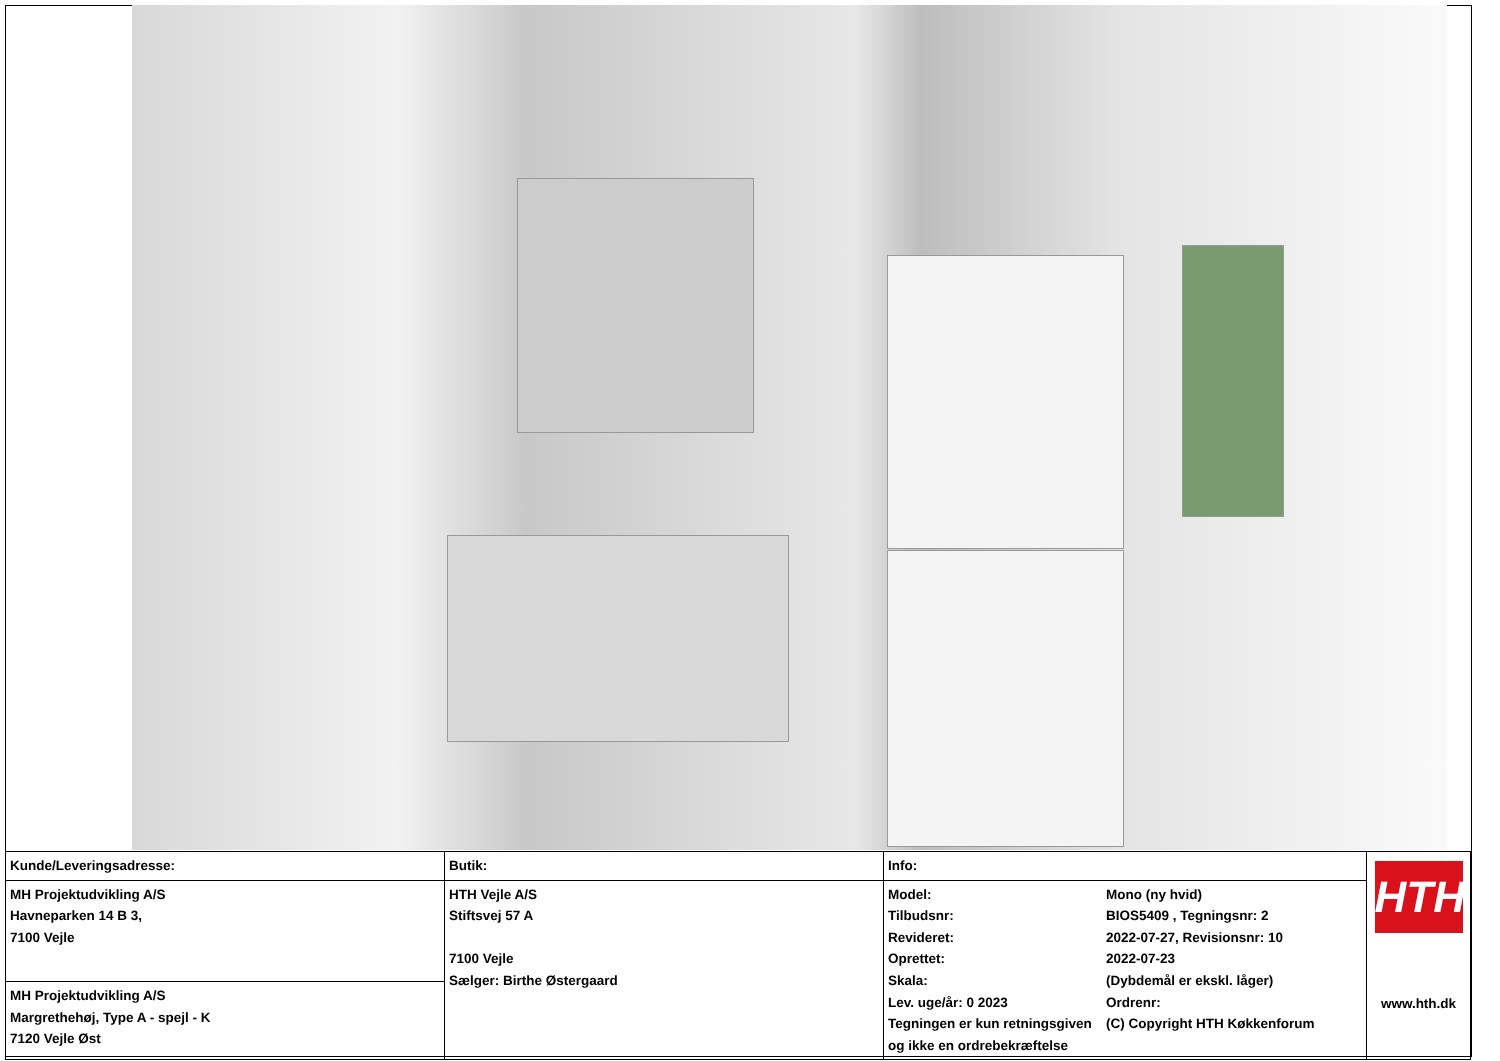| Kunde/Leveringsadresse: | Butik: | Info: | | HTH www.hth.dk |
| MH Projektudvikling A/S Havneparken 14 B 3, 7100 Vejle | HTH Vejle A/S Stiftsvej 57 A 7100 Vejle Sælger: Birthe Østergaard | Model: Tilbudsnr: Revideret: Oprettet: Skala: Lev. uge/år: 0 2023 Tegningen er kun retningsgiven og ikke en ordrebekræftelse | Mono (ny hvid) BIOS5409 , Tegningsnr: 2 2022-07-27, Revisionsnr: 10 2022-07-23 (Dybdemål er ekskl. låger) Ordrenr: (C) Copyright HTH Køkkenforum | |
| MH Projektudvikling A/S Margrethehøj, Type A - spejl - K 7120 Vejle Øst | | | | |